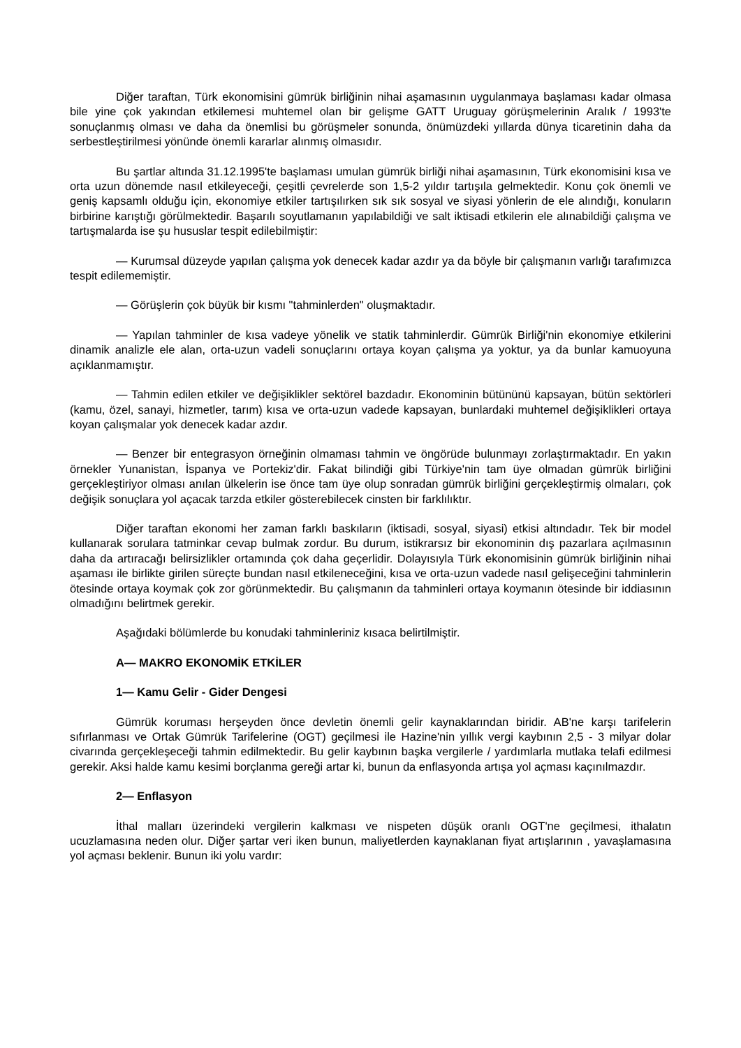Diğer taraftan, Türk ekonomisini gümrük birliğinin nihai aşamasının uygulanmaya başlaması kadar olmasa bile yine çok yakından etkilemesi muhtemel olan bir gelişme GATT Uruguay görüşmelerinin Aralık / 1993'te sonuçlanmış olması ve daha da önemlisi bu görüşmeler sonunda, önümüzdeki yıllarda dünya ticaretinin daha da serbestleştirilmesi yönünde önemli kararlar alınmış olmasıdır.
Bu şartlar altında 31.12.1995'te başlaması umulan gümrük birliği nihai aşamasının, Türk ekonomisini kısa ve orta uzun dönemde nasıl etkileyeceği, çeşitli çevrelerde son 1,5-2 yıldır tartışıla gelmektedir. Konu çok önemli ve geniş kapsamlı olduğu için, ekonomiye etkiler tartışılırken sık sık sosyal ve siyasi yönlerin de ele alındığı, konuların birbirine karıştığı görülmektedir. Başarılı soyutlamanın yapılabildiği ve salt iktisadi etkilerin ele alınabildiği çalışma ve tartışmalarda ise şu hususlar tespit edilebilmiştir:
— Kurumsal düzeyde yapılan çalışma yok denecek kadar azdır ya da böyle bir çalışmanın varlığı tarafımızca tespit edilememiştir.
— Görüşlerin çok büyük bir kısmı "tahminlerden" oluşmaktadır.
— Yapılan tahminler de kısa vadeye yönelik ve statik tahminlerdir. Gümrük Birliği'nin ekonomiye etkilerini dinamik analizle ele alan, orta-uzun vadeli sonuçlarını ortaya koyan çalışma ya yoktur, ya da bunlar kamuoyuna açıklanmamıştır.
— Tahmin edilen etkiler ve değişiklikler sektörel bazdadır. Ekonominin bütününü kapsayan, bütün sektörleri (kamu, özel, sanayi, hizmetler, tarım) kısa ve orta-uzun vadede kapsayan, bunlardaki muhtemel değişiklikleri ortaya koyan çalışmalar yok denecek kadar azdır.
— Benzer bir entegrasyon örneğinin olmaması tahmin ve öngörüde bulunmayı zorlaştırmaktadır. En yakın örnekler Yunanistan, İspanya ve Portekiz'dir. Fakat bilindiği gibi Türkiye'nin tam üye olmadan gümrük birliğini gerçekleştiriyor olması anılan ülkelerin ise önce tam üye olup sonradan gümrük birliğini gerçekleştirmiş olmaları, çok değişik sonuçlara yol açacak tarzda etkiler gösterebilecek cinsten bir farklılıktır.
Diğer taraftan ekonomi her zaman farklı baskıların (iktisadi, sosyal, siyasi) etkisi altındadır. Tek bir model kullanarak sorulara tatminkar cevap bulmak zordur. Bu durum, istikrarsız bir ekonominin dış pazarlara açılmasının daha da artıracağı belirsizlikler ortamında çok daha geçerlidir. Dolayısıyla Türk ekonomisinin gümrük birliğinin nihai aşaması ile birlikte girilen süreçte bundan nasıl etkileneceğini, kısa ve orta-uzun vadede nasıl gelişeceğini tahminlerin ötesinde ortaya koymak çok zor görünmektedir. Bu çalışmanın da tahminleri ortaya koymanın ötesinde bir iddiasının olmadığını belirtmek gerekir.
Aşağıdaki bölümlerde bu konudaki tahminleriniz kısaca belirtilmiştir.
A— MAKRO EKONOMİK ETKİLER
1— Kamu Gelir - Gider Dengesi
Gümrük koruması herşeyden önce devletin önemli gelir kaynaklarından biridir. AB'ne karşı tarifelerin sıfırlanması ve Ortak Gümrük Tarifelerine (OGT) geçilmesi ile Hazine'nin yıllık vergi kaybının 2,5 - 3 milyar dolar civarında gerçekleşeceği tahmin edilmektedir. Bu gelir kaybının başka vergilerle / yardımlarla mutlaka telafi edilmesi gerekir. Aksi halde kamu kesimi borçlanma gereği artar ki, bunun da enflasyonda artışa yol açması kaçınılmazdır.
2— Enflasyon
İthal malları üzerindeki vergilerin kalkması ve nispeten düşük oranlı OGT'ne geçilmesi, ithalatın ucuzlamasına neden olur. Diğer şartar veri iken bunun, maliyetlerden kaynaklanan fiyat artışlarının , yavaşlamasına yol açması beklenir. Bunun iki yolu vardır: